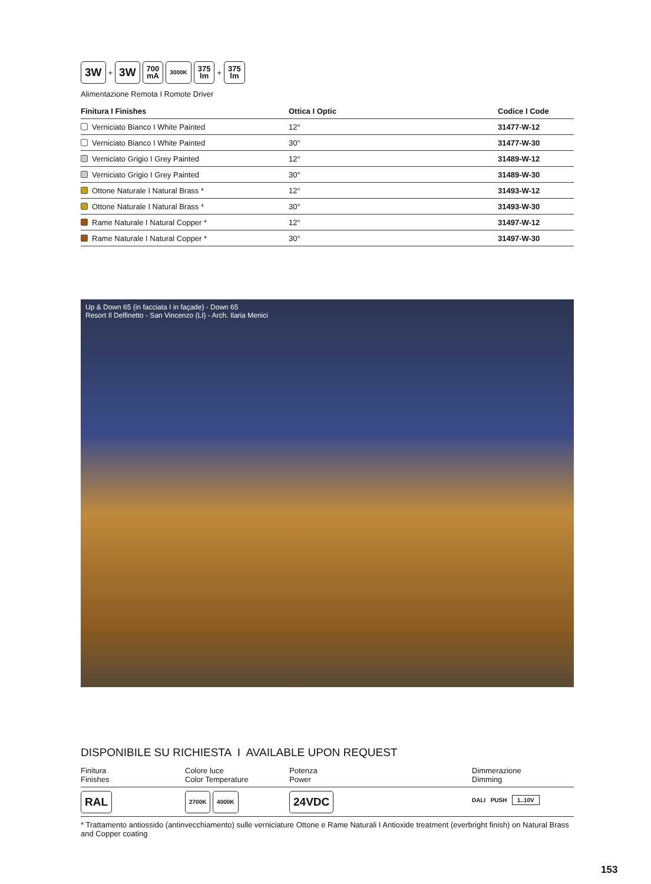3W + 3W 700
mA 3000K 375
lm + 375
lm
Alimentazione Remota I Romote Driver
| Finitura I Finishes | Ottica I Optic | Codice I Code |
| --- | --- | --- |
| Verniciato Bianco I White Painted | 12° | 31477-W-12 |
| Verniciato Bianco I White Painted | 30° | 31477-W-30 |
| Verniciato Grigio I Grey Painted | 12° | 31489-W-12 |
| Verniciato Grigio I Grey Painted | 30° | 31489-W-30 |
| Ottone Naturale I Natural Brass * | 12° | 31493-W-12 |
| Ottone Naturale I Natural Brass * | 30° | 31493-W-30 |
| Rame Naturale I Natural Copper * | 12° | 31497-W-12 |
| Rame Naturale I Natural Copper * | 30° | 31497-W-30 |
Up & Down 65 (in facciata I in façade) - Down 65
Resort Il Delfinetto - San Vincenzo (LI) - Arch. Ilaria Menici
DISPONIBILE SU RICHIESTA I AVAILABLE UPON REQUEST
| Finitura Finishes | Colore luce Color Temperature | Potenza Power | Dimmerazione Dimming |
| RAL | 2700K 4000K | 24VDC | DALI PUSH 1..10V |
* Trattamento antiossido (antinvecchiamento) sulle verniciature Ottone e Rame Naturali I Antioxide treatment (everbright finish) on Natural Brass and Copper coating
153